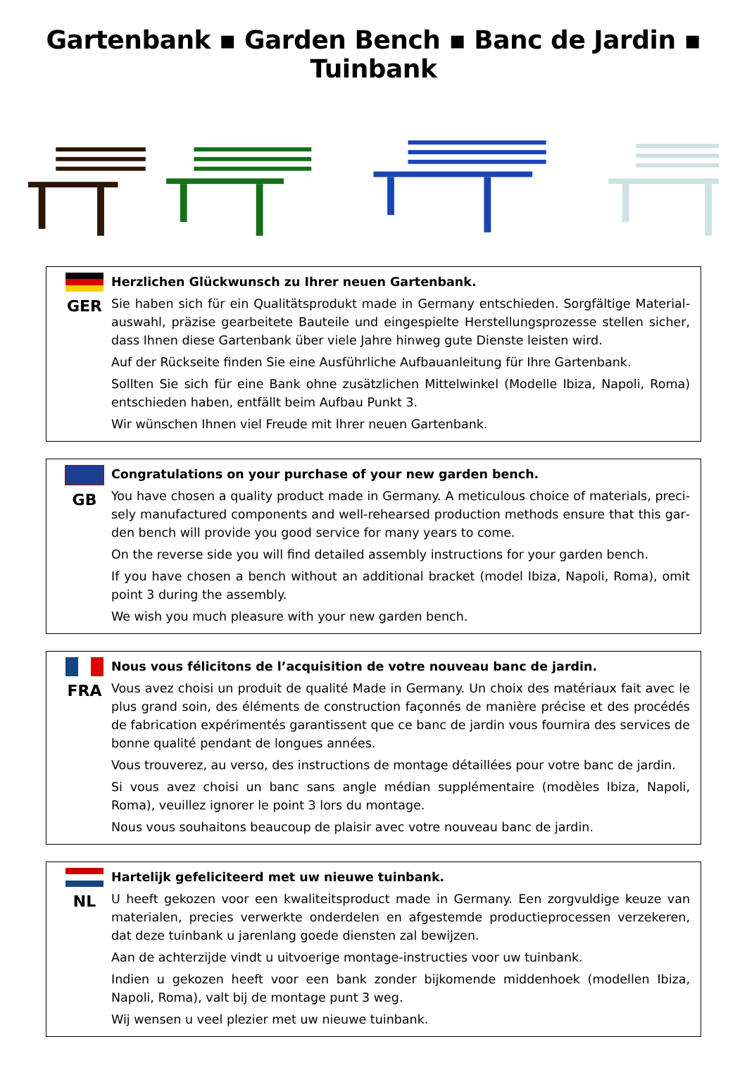Gartenbank ▪ Garden Bench ▪ Banc de Jardin ▪ Tuinbank
GER
Herzlichen Glückwunsch zu Ihrer neuen Gartenbank.
Sie haben sich für ein Qualitätsprodukt made in Germany entschieden. Sorgfältige Material­auswahl, präzise gearbeitete Bauteile und eingespielte Herstellungsprozesse stellen sicher, dass Ihnen diese Gartenbank über viele Jahre hinweg gute Dienste leisten wird.
Auf der Rückseite finden Sie eine Ausführliche Aufbauanleitung für Ihre Gartenbank.
Sollten Sie sich für eine Bank ohne zusätzlichen Mittelwinkel (Modelle Ibiza, Napoli, Roma) entschieden haben, entfällt beim Aufbau Punkt 3.
Wir wünschen Ihnen viel Freude mit Ihrer neuen Gartenbank.
GB
Congratulations on your purchase of your new garden bench.
You have chosen a quality product made in Germany. A meticulous choice of materials, preci­sely manufactured components and well-rehearsed production methods ensure that this gar­den bench will provide you good service for many years to come.
On the reverse side you will find detailed assembly instructions for your garden bench.
If you have chosen a bench without an additional bracket (model Ibiza, Napoli, Roma), omit point 3 during the assembly.
We wish you much pleasure with your new garden bench.
FRA
Nous vous félicitons de l’acquisition de votre nouveau banc de jardin.
Vous avez choisi un produit de qualité Made in Germany. Un choix des matériaux fait avec le plus grand soin, des éléments de construction façonnés de manière précise et des procédés de fabrication expérimentés garantissent que ce banc de jardin vous fournira des services de bonne qualité pendant de longues années.
Vous trouverez, au verso, des instructions de montage détaillées pour votre banc de jardin.
Si vous avez choisi un banc sans angle médian supplémentaire (modèles Ibiza, Napoli, Roma), veuillez ignorer le point 3 lors du montage.
Nous vous souhaitons beaucoup de plaisir avec votre nouveau banc de jardin.
NL
Hartelijk gefeliciteerd met uw nieuwe tuinbank.
U heeft gekozen voor een kwaliteitsproduct made in Germany. Een zorgvuldige keuze van ma­terialen, precies verwerkte onderdelen en afgestemde productieprocessen verzekeren, dat deze tuinbank u jarenlang goede diensten zal bewijzen.
Aan de achterzijde vindt u uitvoerige montage-instructies voor uw tuinbank.
Indien u gekozen heeft voor een bank zonder bijkomende middenhoek (modellen Ibiza, Napo­li, Roma), valt bij de montage punt 3 weg.
Wij wensen u veel plezier met uw nieuwe tuinbank.